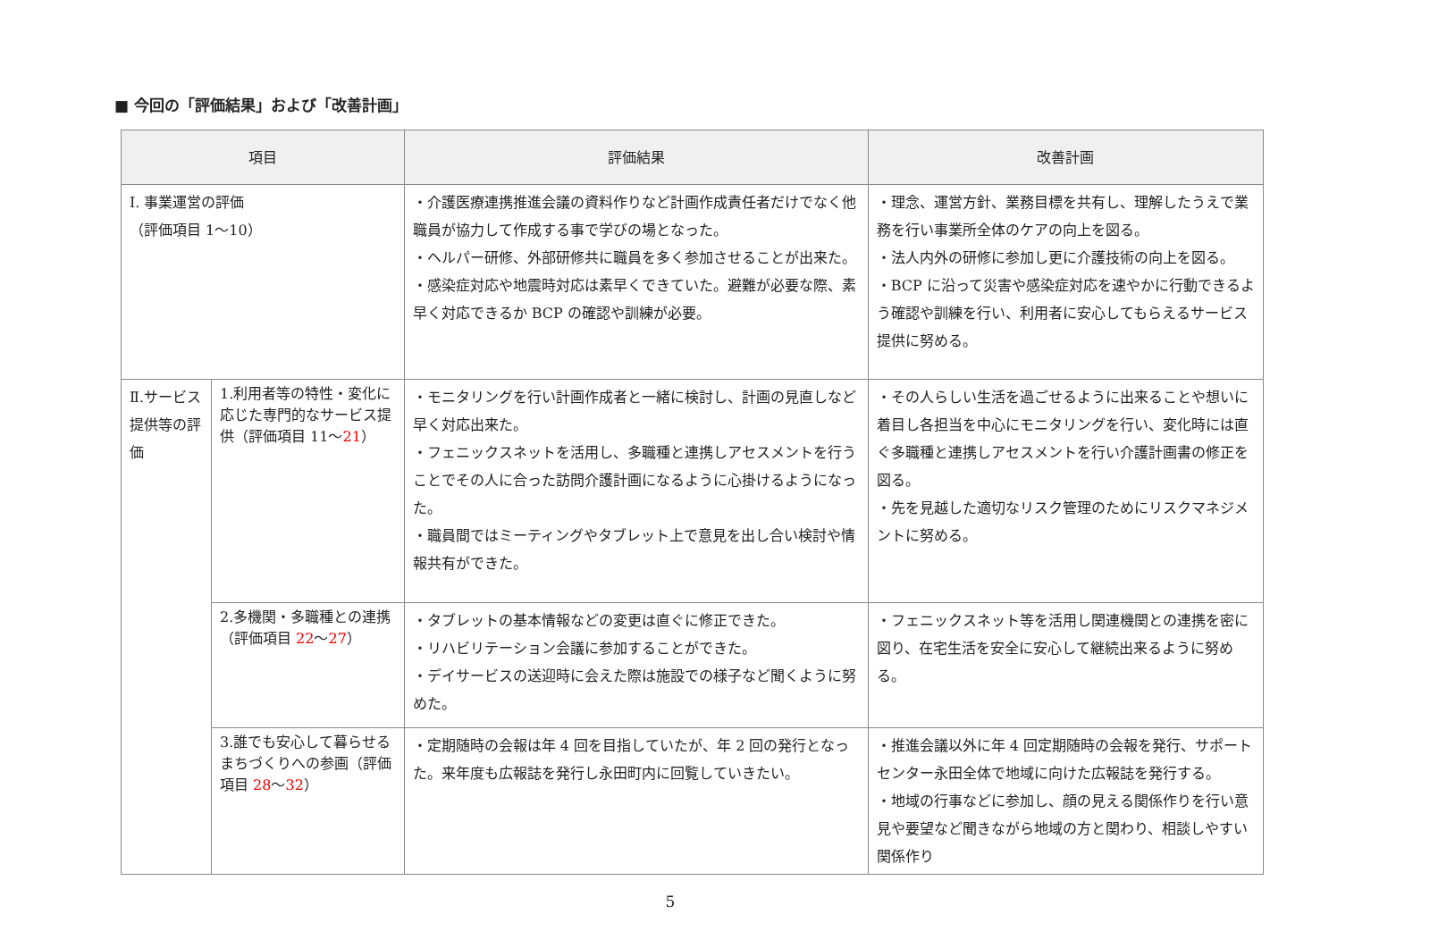■ 今回の「評価結果」および「改善計画」
| 項目 | | 評価結果 | 改善計画 |
| --- | --- | --- | --- |
| Ⅰ. 事業運営の評価 （評価項目 1～10） | | ・介護医療連携推進会議の資料作りなど計画作成責任者だけでなく他職員が協力して作成する事で学びの場となった。 ・ヘルパー研修、外部研修共に職員を多く参加させることが出来た。 ・感染症対応や地震時対応は素早くできていた。避難が必要な際、素早く対応できるか BCP の確認や訓練が必要。 | ・理念、運営方針、業務目標を共有し、理解したうえで業務を行い事業所全体のケアの向上を図る。 ・法人内外の研修に参加し更に介護技術の向上を図る。 ・BCP に沿って災害や感染症対応を速やかに行動できるよう確認や訓練を行い、利用者に安心してもらえるサービス提供に努める。 |
| Ⅱ.サービス提供等の評価 | 1.利用者等の特性・変化に応じた専門的なサービス提供（評価項目 11～ 21 ） | ・モニタリングを行い計画作成者と一緒に検討し、計画の見直しなど早く対応出来た。 ・フェニックスネットを活用し、多職種と連携しアセスメントを行うことでその人に合った訪問介護計画になるように心掛けるようになった。 ・職員間ではミーティングやタブレット上で意見を出し合い検討や情報共有ができた。 | ・その人らしい生活を過ごせるように出来ることや想いに着目し各担当を中心にモニタリングを行い、変化時には直ぐ多職種と連携しアセスメントを行い介護計画書の修正を図る。 ・先を見越した適切なリスク管理のためにリスクマネジメントに努める。 |
| | 2.多機関・多職種との連携（評価項目 22 ～ 27 ） | ・タブレットの基本情報などの変更は直ぐに修正できた。 ・リハビリテーション会議に参加することができた。 ・デイサービスの送迎時に会えた際は施設での様子など聞くように努めた。 | ・フェニックスネット等を活用し関連機関との連携を密に図り、在宅生活を安全に安心して継続出来るように努める。 |
| | 3.誰でも安心して暮らせるまちづくりへの参画（評価項目 28 ～ 32 ） | ・定期随時の会報は年 4 回を目指していたが、年 2 回の発行となった。来年度も広報誌を発行し永田町内に回覧していきたい。 | ・推進会議以外に年 4 回定期随時の会報を発行、サポートセンター永田全体で地域に向けた広報誌を発行する。 ・地域の行事などに参加し、顔の見える関係作りを行い意見や要望など聞きながら地域の方と関わり、相談しやすい関係作り |
5